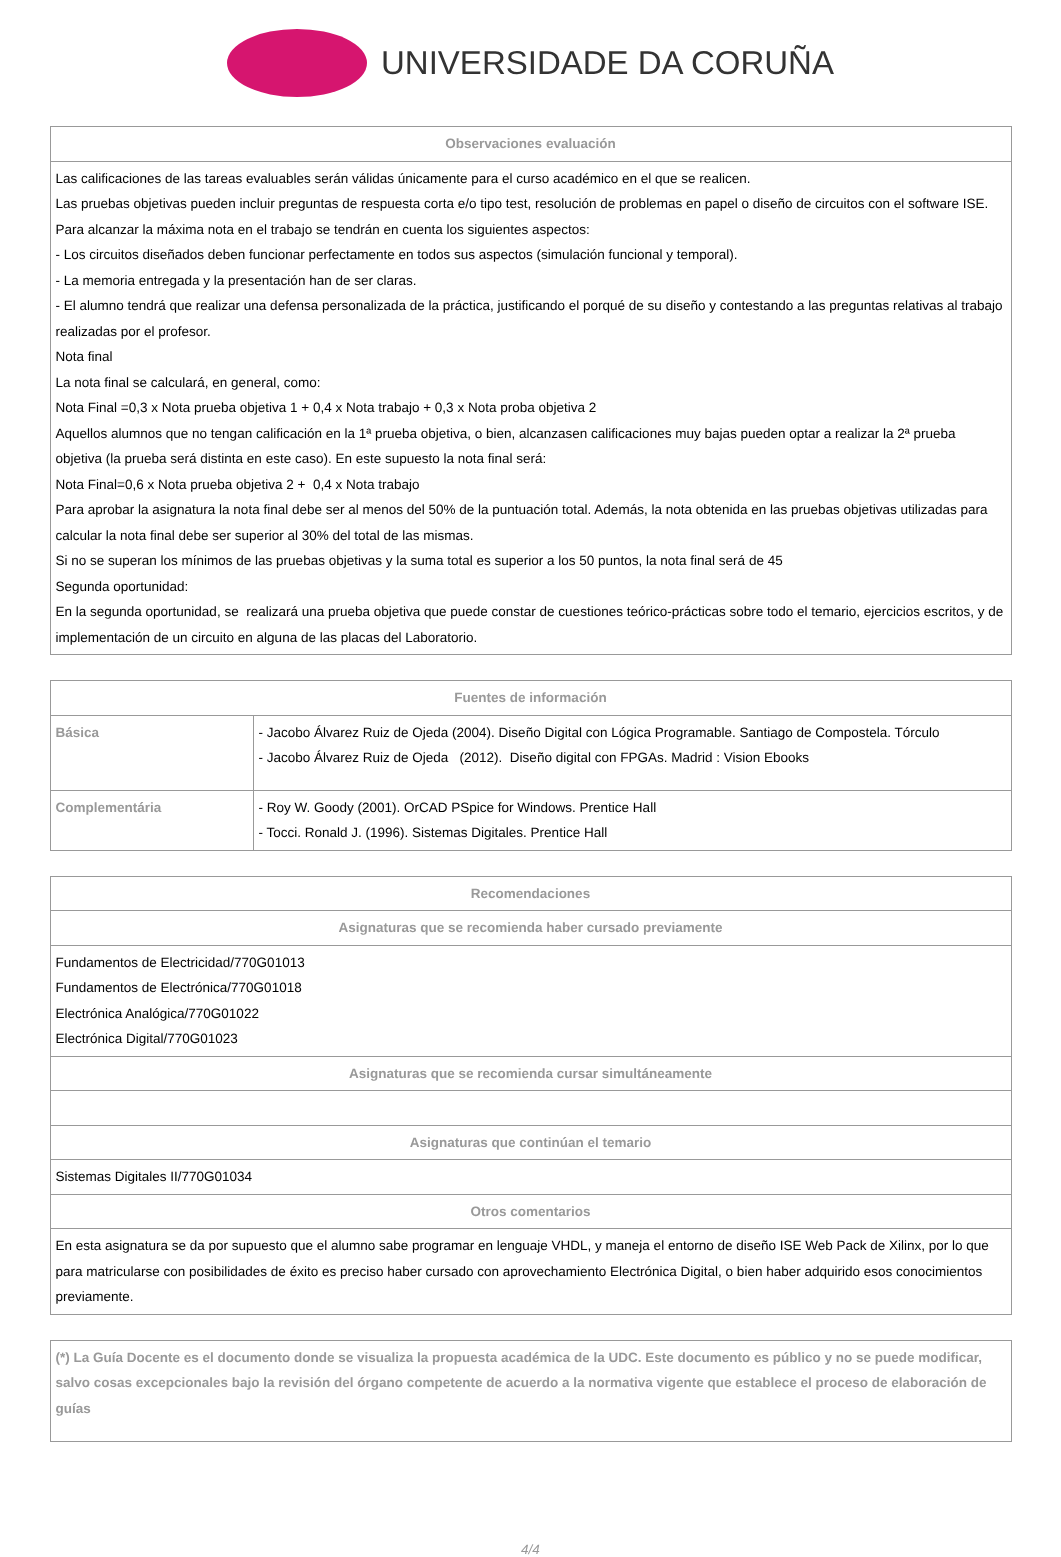UNIVERSIDADE DA CORUÑA
| Observaciones evaluación |
| --- |
| Las calificaciones de las tareas evaluables serán válidas únicamente para el curso académico en el que se realicen. Las pruebas objetivas pueden incluir preguntas de respuesta corta e/o tipo test, resolución de problemas en papel o diseño de circuitos con el software ISE. Para alcanzar la máxima nota en el trabajo se tendrán en cuenta los siguientes aspectos: - Los circuitos diseñados deben funcionar perfectamente en todos sus aspectos (simulación funcional y temporal). - La memoria entregada y la presentación han de ser claras. - El alumno tendrá que realizar una defensa personalizada de la práctica, justificando el porqué de su diseño y contestando a las preguntas relativas al trabajo realizadas por el profesor. Nota final La nota final se calculará, en general, como: Nota Final =0,3 x Nota prueba objetiva 1 + 0,4 x Nota trabajo + 0,3 x Nota proba objetiva 2 Aquellos alumnos que no tengan calificación en la 1ª prueba objetiva, o bien, alcanzasen calificaciones muy bajas pueden optar a realizar la 2ª prueba objetiva (la prueba será distinta en este caso). En este supuesto la nota final será: Nota Final=0,6 x Nota prueba objetiva 2 + 0,4 x Nota trabajo Para aprobar la asignatura la nota final debe ser al menos del 50% de la puntuación total. Además, la nota obtenida en las pruebas objetivas utilizadas para calcular la nota final debe ser superior al 30% del total de las mismas. Si no se superan los mínimos de las pruebas objetivas y la suma total es superior a los 50 puntos, la nota final será de 45 Segunda oportunidad: En la segunda oportunidad, se realizará una prueba objetiva que puede constar de cuestiones teórico-prácticas sobre todo el temario, ejercicios escritos, y de implementación de un circuito en alguna de las placas del Laboratorio. |
| Fuentes de información | |
| --- | --- |
| Básica | - Jacobo Álvarez Ruiz de Ojeda (2004). Diseño Digital con Lógica Programable. Santiago de Compostela. Tórculo - Jacobo Álvarez Ruiz de Ojeda (2012). Diseño digital con FPGAs. Madrid : Vision Ebooks |
| Complementária | - Roy W. Goody (2001). OrCAD PSpice for Windows. Prentice Hall - Tocci. Ronald J. (1996). Sistemas Digitales. Prentice Hall |
| Recomendaciones |
| --- |
| Asignaturas que se recomienda haber cursado previamente |
| Fundamentos de Electricidad/770G01013 Fundamentos de Electrónica/770G01018 Electrónica Analógica/770G01022 Electrónica Digital/770G01023 |
| Asignaturas que se recomienda cursar simultáneamente |
| Asignaturas que continúan el temario |
| Sistemas Digitales II/770G01034 |
| Otros comentarios |
| En esta asignatura se da por supuesto que el alumno sabe programar en lenguaje VHDL, y maneja el entorno de diseño ISE Web Pack de Xilinx, por lo que para matricularse con posibilidades de éxito es preciso haber cursado con aprovechamiento Electrónica Digital, o bien haber adquirido esos conocimientos previamente. |
| (*) La Guía Docente es el documento donde se visualiza la propuesta académica de la UDC. Este documento es público y no se puede modificar, salvo cosas excepcionales bajo la revisión del órgano competente de acuerdo a la normativa vigente que establece el proceso de elaboración de guías |
4/4